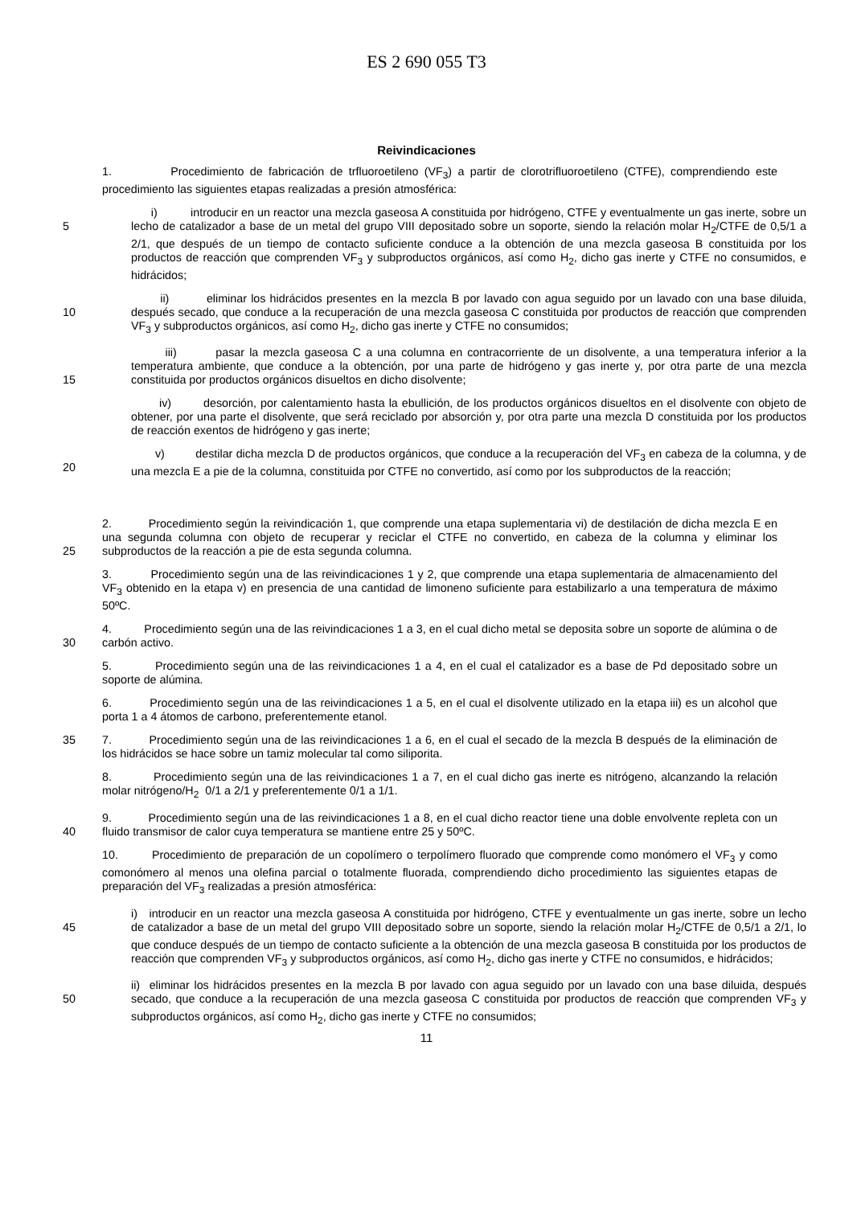ES 2 690 055 T3
Reivindicaciones
1. Procedimiento de fabricación de trfluoroetileno (VF<sub>3</sub>) a partir de clorotrifluoroetileno (CTFE), comprendiendo este procedimiento las siguientes etapas realizadas a presión atmosférica:
5
i) introducir en un reactor una mezcla gaseosa A constituida por hidrógeno, CTFE y eventualmente un gas inerte, sobre un lecho de catalizador a base de un metal del grupo VIII depositado sobre un soporte, siendo la relación molar H<sub>2</sub>/CTFE de 0,5/1 a 2/1, que después de un tiempo de contacto suficiente conduce a la obtención de una mezcla gaseosa B constituida por los productos de reacción que comprenden VF<sub>3</sub> y subproductos orgánicos, así como H<sub>2</sub>, dicho gas inerte y CTFE no consumidos, e hidrácidos;
10
ii) eliminar los hidrácidos presentes en la mezcla B por lavado con agua seguido por un lavado con una base diluida, después secado, que conduce a la recuperación de una mezcla gaseosa C constituida por productos de reacción que comprenden VF<sub>3</sub> y subproductos orgánicos, así como H<sub>2</sub>, dicho gas inerte y CTFE no consumidos;
15
iii) pasar la mezcla gaseosa C a una columna en contracorriente de un disolvente, a una temperatura inferior a la temperatura ambiente, que conduce a la obtención, por una parte de hidrógeno y gas inerte y, por otra parte de una mezcla constituida por productos orgánicos disueltos en dicho disolvente;
iv) desorción, por calentamiento hasta la ebullición, de los productos orgánicos disueltos en el disolvente con objeto de obtener, por una parte el disolvente, que será reciclado por absorción y, por otra parte una mezcla D constituida por los productos de reacción exentos de hidrógeno y gas inerte;
20
v) destilar dicha mezcla D de productos orgánicos, que conduce a la recuperación del VF<sub>3</sub> en cabeza de la columna, y de una mezcla E a pie de la columna, constituida por CTFE no convertido, así como por los subproductos de la reacción;
25
2. Procedimiento según la reivindicación 1, que comprende una etapa suplementaria vi) de destilación de dicha mezcla E en una segunda columna con objeto de recuperar y reciclar el CTFE no convertido, en cabeza de la columna y eliminar los subproductos de la reacción a pie de esta segunda columna.
3. Procedimiento según una de las reivindicaciones 1 y 2, que comprende una etapa suplementaria de almacenamiento del VF<sub>3</sub> obtenido en la etapa v) en presencia de una cantidad de limoneno suficiente para estabilizarlo a una temperatura de máximo 50ºC.
30
4. Procedimiento según una de las reivindicaciones 1 a 3, en el cual dicho metal se deposita sobre un soporte de alúmina o de carbón activo.
5. Procedimiento según una de las reivindicaciones 1 a 4, en el cual el catalizador es a base de Pd depositado sobre un soporte de alúmina.
6. Procedimiento según una de las reivindicaciones 1 a 5, en el cual el disolvente utilizado en la etapa iii) es un alcohol que porta 1 a 4 átomos de carbono, preferentemente etanol.
35
7. Procedimiento según una de las reivindicaciones 1 a 6, en el cual el secado de la mezcla B después de la eliminación de los hidrácidos se hace sobre un tamiz molecular tal como siliporita.
8. Procedimiento según una de las reivindicaciones 1 a 7, en el cual dicho gas inerte es nitrógeno, alcanzando la relación molar nitrógeno/H<sub>2</sub> 0/1 a 2/1 y preferentemente 0/1 a 1/1.
40
9. Procedimiento según una de las reivindicaciones 1 a 8, en el cual dicho reactor tiene una doble envolvente repleta con un fluido transmisor de calor cuya temperatura se mantiene entre 25 y 50ºC.
10. Procedimiento de preparación de un copolímero o terpolímero fluorado que comprende como monómero el VF<sub>3</sub> y como comonómero al menos una olefina parcial o totalmente fluorada, comprendiendo dicho procedimiento las siguientes etapas de preparación del VF<sub>3</sub> realizadas a presión atmosférica:
45
i) introducir en un reactor una mezcla gaseosa A constituida por hidrógeno, CTFE y eventualmente un gas inerte, sobre un lecho de catalizador a base de un metal del grupo VIII depositado sobre un soporte, siendo la relación molar H<sub>2</sub>/CTFE de 0,5/1 a 2/1, lo que conduce después de un tiempo de contacto suficiente a la obtención de una mezcla gaseosa B constituida por los productos de reacción que comprenden VF<sub>3</sub> y subproductos orgánicos, así como H<sub>2</sub>, dicho gas inerte y CTFE no consumidos, e hidrácidos;
50
ii) eliminar los hidrácidos presentes en la mezcla B por lavado con agua seguido por un lavado con una base diluida, después secado, que conduce a la recuperación de una mezcla gaseosa C constituida por productos de reacción que comprenden VF<sub>3</sub> y subproductos orgánicos, así como H<sub>2</sub>, dicho gas inerte y CTFE no consumidos;
11